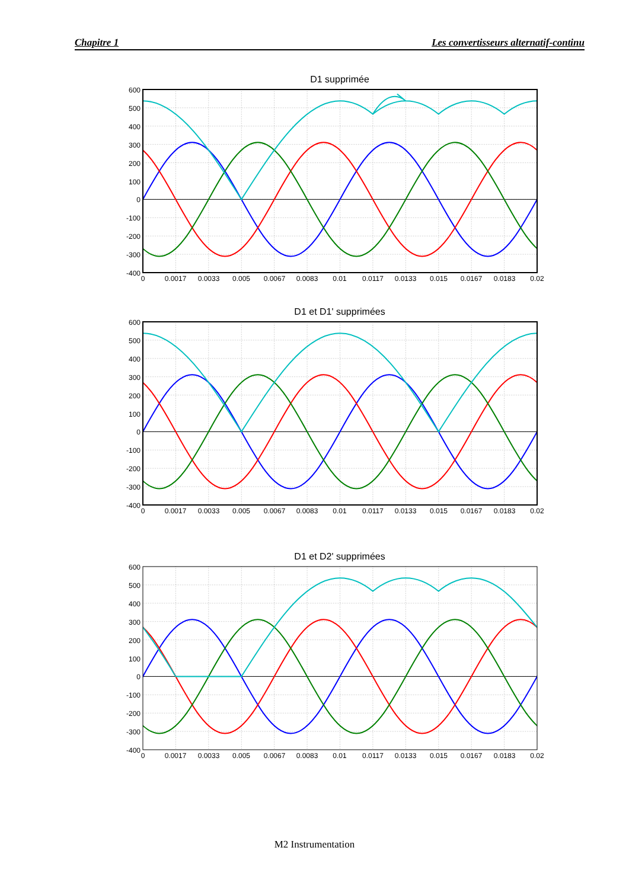Chapitre 1 Les convertisseurs alternatif-continu
D1 supprimée
600
500
400
300
200
100
0
-100
-200
-300
-400
0
0.0017
0.0033
0.005
0.0067
0.0083
0.01
0.0117
0.0133
0.015
0.0167
0.0183
0.02
D1 et D1' supprimées
600
500
400
300
200
100
0
-100
-200
-300
-400
0
0.0017
0.0033
0.005
0.0067
0.0083
0.01
0.0117
0.0133
0.015
0.0167
0.0183
0.02
D1 et D2' supprimées
600
500
400
300
200
100
0
-100
-200
-300
-400
0
0.0017
0.0033
0.005
0.0067
0.0083
0.01
0.0117
0.0133
0.015
0.0167
0.0183
0.02
M2 Instrumentation